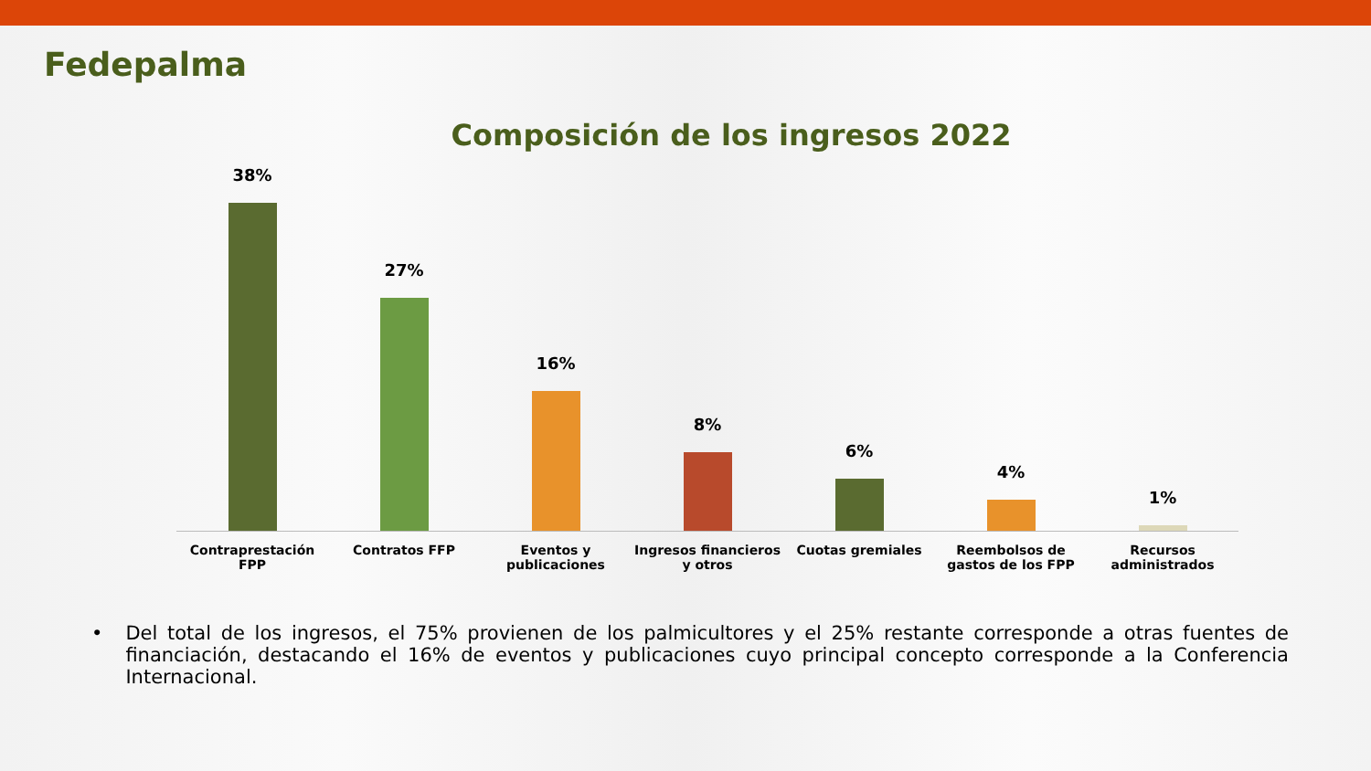Fedepalma
Composición de los ingresos 2022
38% 27% 16% 8% 6% 4% 1%
Contraprestación FPP Contratos FFP Eventos y publicaciones Ingresos financieros y otros Cuotas gremiales Reembolsos de gastos de los FPP
Recursos administrados
• Del total de los ingresos, el 75% provienen de los palmicultores y el 25% restante corresponde a otras fuentes de financiación, destacando el 16% de eventos y publicaciones cuyo principal concepto corresponde a la Conferencia Internacional.